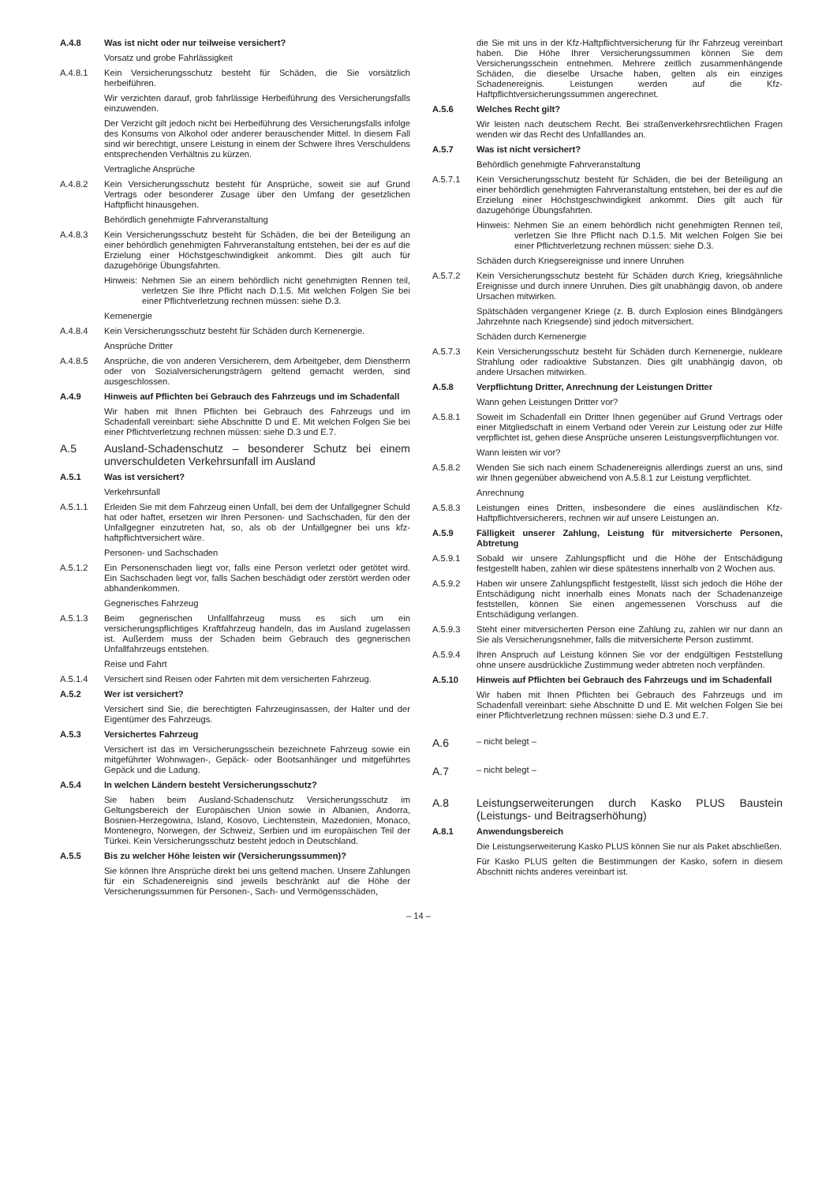A.4.8 Was ist nicht oder nur teilweise versichert?
Vorsatz und grobe Fahrlässigkeit
A.4.8.1 Kein Versicherungsschutz besteht für Schäden, die Sie vorsätzlich herbeiführen.
Wir verzichten darauf, grob fahrlässige Herbeiführung des Versicherungsfalls einzuwenden.
Der Verzicht gilt jedoch nicht bei Herbeiführung des Versicherungsfalls infolge des Konsums von Alkohol oder anderer berauschender Mittel. In diesem Fall sind wir berechtigt, unsere Leistung in einem der Schwere Ihres Verschuldens entsprechenden Verhältnis zu kürzen.
Vertragliche Ansprüche
A.4.8.2 Kein Versicherungsschutz besteht für Ansprüche, soweit sie auf Grund Vertrags oder besonderer Zusage über den Umfang der gesetzlichen Haftpflicht hinausgehen.
Behördlich genehmigte Fahrveranstaltung
A.4.8.3 Kein Versicherungsschutz besteht für Schäden, die bei der Beteiligung an einer behördlich genehmigten Fahrveranstaltung entstehen, bei der es auf die Erzielung einer Höchstgeschwindigkeit ankommt. Dies gilt auch für dazugehörige Übungsfahrten.
Hinweis: Nehmen Sie an einem behördlich nicht genehmigten Rennen teil, verletzen Sie Ihre Pflicht nach D.1.5. Mit welchen Folgen Sie bei einer Pflichtverletzung rechnen müssen: siehe D.3.
Kernenergie
A.4.8.4 Kein Versicherungsschutz besteht für Schäden durch Kernenergie.
Ansprüche Dritter
A.4.8.5 Ansprüche, die von anderen Versicherern, dem Arbeitgeber, dem Dienstherrn oder von Sozialversicherungsträgern geltend gemacht werden, sind ausgeschlossen.
A.4.9 Hinweis auf Pflichten bei Gebrauch des Fahrzeugs und im Schadenfall
Wir haben mit Ihnen Pflichten bei Gebrauch des Fahrzeugs und im Schadenfall vereinbart: siehe Abschnitte D und E. Mit welchen Folgen Sie bei einer Pflichtverletzung rechnen müssen: siehe D.3 und E.7.
A.5 Ausland-Schadenschutz – besonderer Schutz bei einem unverschuldeten Verkehrsunfall im Ausland
A.5.1 Was ist versichert?
Verkehrsunfall
A.5.1.1 Erleiden Sie mit dem Fahrzeug einen Unfall, bei dem der Unfallgegner Schuld hat oder haftet, ersetzen wir Ihren Personen- und Sachschaden, für den der Unfallgegner einzutreten hat, so, als ob der Unfallgegner bei uns kfz-haftpflichtversichert wäre.
Personen- und Sachschaden
A.5.1.2 Ein Personenschaden liegt vor, falls eine Person verletzt oder getötet wird. Ein Sachschaden liegt vor, falls Sachen beschädigt oder zerstört werden oder abhandenkommen.
Gegnerisches Fahrzeug
A.5.1.3 Beim gegnerischen Unfallfahrzeug muss es sich um ein versicherungspflichtiges Kraftfahrzeug handeln, das im Ausland zugelassen ist. Außerdem muss der Schaden beim Gebrauch des gegnerischen Unfallfahrzeugs entstehen.
Reise und Fahrt
A.5.1.4 Versichert sind Reisen oder Fahrten mit dem versicherten Fahrzeug.
A.5.2 Wer ist versichert?
Versichert sind Sie, die berechtigten Fahrzeuginsassen, der Halter und der Eigentümer des Fahrzeugs.
A.5.3 Versichertes Fahrzeug
Versichert ist das im Versicherungsschein bezeichnete Fahrzeug sowie ein mitgeführter Wohnwagen-, Gepäck- oder Bootsanhänger und mitgeführtes Gepäck und die Ladung.
A.5.4 In welchen Ländern besteht Versicherungsschutz?
Sie haben beim Ausland-Schadenschutz Versicherungsschutz im Geltungsbereich der Europäischen Union sowie in Albanien, Andorra, Bosnien-Herzegowina, Island, Kosovo, Liechtenstein, Mazedonien, Monaco, Montenegro, Norwegen, der Schweiz, Serbien und im europäischen Teil der Türkei. Kein Versicherungsschutz besteht jedoch in Deutschland.
A.5.5 Bis zu welcher Höhe leisten wir (Versicherungssummen)?
Sie können Ihre Ansprüche direkt bei uns geltend machen. Unsere Zahlungen für ein Schadenereignis sind jeweils beschränkt auf die Höhe der Versicherungssummen für Personen-, Sach- und Vermögensschäden,
die Sie mit uns in der Kfz-Haftpflichtversicherung für Ihr Fahrzeug vereinbart haben. Die Höhe Ihrer Versicherungssummen können Sie dem Versicherungsschein entnehmen. Mehrere zeitlich zusammenhängende Schäden, die dieselbe Ursache haben, gelten als ein einziges Schadenereignis. Leistungen werden auf die Kfz-Haftpflichtversicherungssummen angerechnet.
A.5.6 Welches Recht gilt?
Wir leisten nach deutschem Recht. Bei straßenverkehrsrechtlichen Fragen wenden wir das Recht des Unfalllandes an.
A.5.7 Was ist nicht versichert?
Behördlich genehmigte Fahrveranstaltung
A.5.7.1 Kein Versicherungsschutz besteht für Schäden, die bei der Beteiligung an einer behördlich genehmigten Fahrveranstaltung entstehen, bei der es auf die Erzielung einer Höchstgeschwindigkeit ankommt. Dies gilt auch für dazugehörige Übungsfahrten.
Hinweis: Nehmen Sie an einem behördlich nicht genehmigten Rennen teil, verletzen Sie Ihre Pflicht nach D.1.5. Mit welchen Folgen Sie bei einer Pflichtverletzung rechnen müssen: siehe D.3.
Schäden durch Kriegsereignisse und innere Unruhen
A.5.7.2 Kein Versicherungsschutz besteht für Schäden durch Krieg, kriegsähnliche Ereignisse und durch innere Unruhen. Dies gilt unabhängig davon, ob andere Ursachen mitwirken.
Spätschäden vergangener Kriege (z. B. durch Explosion eines Blindgängers Jahrzehnte nach Kriegsende) sind jedoch mitversichert.
Schäden durch Kernenergie
A.5.7.3 Kein Versicherungsschutz besteht für Schäden durch Kernenergie, nukleare Strahlung oder radioaktive Substanzen. Dies gilt unabhängig davon, ob andere Ursachen mitwirken.
A.5.8 Verpflichtung Dritter, Anrechnung der Leistungen Dritter
Wann gehen Leistungen Dritter vor?
A.5.8.1 Soweit im Schadenfall ein Dritter Ihnen gegenüber auf Grund Vertrags oder einer Mitgliedschaft in einem Verband oder Verein zur Leistung oder zur Hilfe verpflichtet ist, gehen diese Ansprüche unseren Leistungsverpflichtungen vor.
Wann leisten wir vor?
A.5.8.2 Wenden Sie sich nach einem Schadenereignis allerdings zuerst an uns, sind wir Ihnen gegenüber abweichend von A.5.8.1 zur Leistung verpflichtet.
Anrechnung
A.5.8.3 Leistungen eines Dritten, insbesondere die eines ausländischen Kfz-Haftpflichtversicherers, rechnen wir auf unsere Leistungen an.
A.5.9 Fälligkeit unserer Zahlung, Leistung für mitversicherte Personen, Abtretung
A.5.9.1 Sobald wir unsere Zahlungspflicht und die Höhe der Entschädigung festgestellt haben, zahlen wir diese spätestens innerhalb von 2 Wochen aus.
A.5.9.2 Haben wir unsere Zahlungspflicht festgestellt, lässt sich jedoch die Höhe der Entschädigung nicht innerhalb eines Monats nach der Schadenanzeige feststellen, können Sie einen angemessenen Vorschuss auf die Entschädigung verlangen.
A.5.9.3 Steht einer mitversicherten Person eine Zahlung zu, zahlen wir nur dann an Sie als Versicherungsnehmer, falls die mitversicherte Person zustimmt.
A.5.9.4 Ihren Anspruch auf Leistung können Sie vor der endgültigen Feststellung ohne unsere ausdrückliche Zustimmung weder abtreten noch verpfänden.
A.5.10 Hinweis auf Pflichten bei Gebrauch des Fahrzeugs und im Schadenfall
Wir haben mit Ihnen Pflichten bei Gebrauch des Fahrzeugs und im Schadenfall vereinbart: siehe Abschnitte D und E. Mit welchen Folgen Sie bei einer Pflichtverletzung rechnen müssen: siehe D.3 und E.7.
A.6
– nicht belegt –
A.7
– nicht belegt –
A.8 Leistungserweiterungen durch Kasko PLUS Baustein (Leistungs- und Beitragserhöhung)
A.8.1 Anwendungsbereich
Die Leistungserweiterung Kasko PLUS können Sie nur als Paket abschließen.
Für Kasko PLUS gelten die Bestimmungen der Kasko, sofern in diesem Abschnitt nichts anderes vereinbart ist.
– 14 –